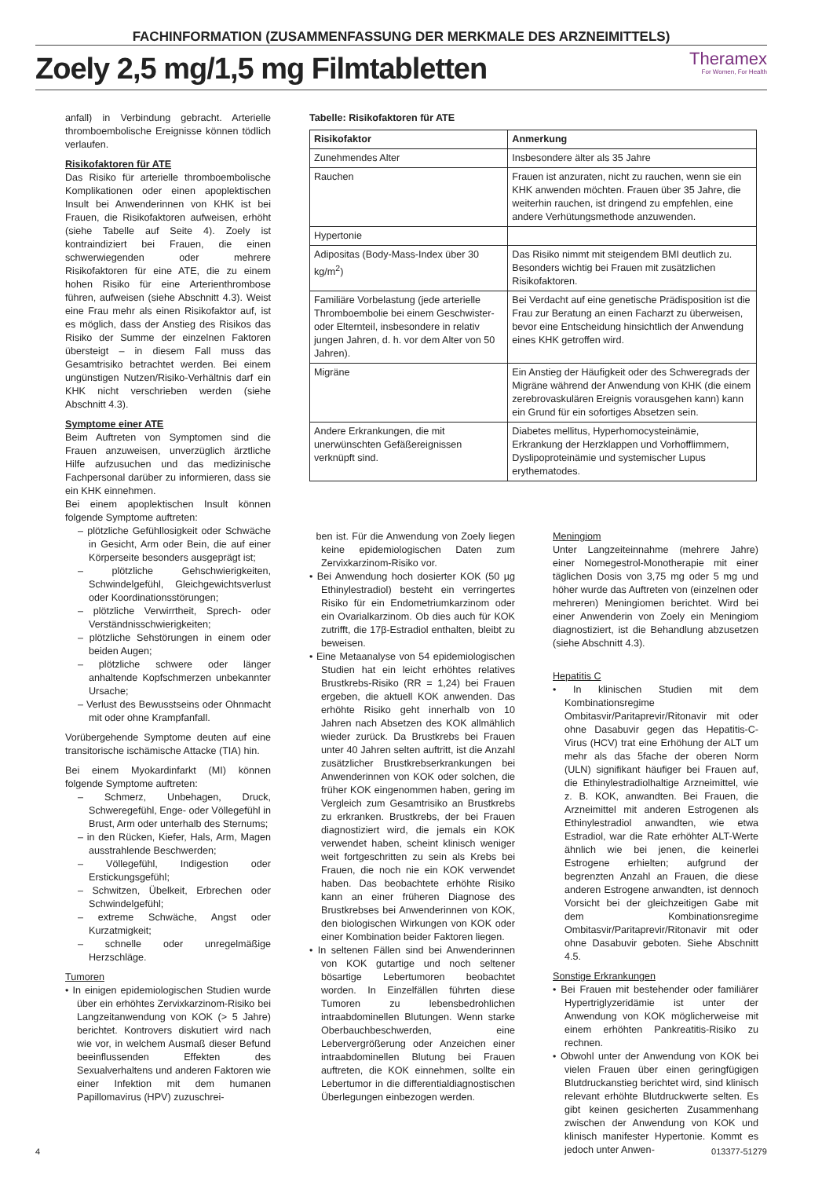FACHINFORMATION (ZUSAMMENFASSUNG DER MERKMALE DES ARZNEIMITTELS)
Zoely 2,5 mg/1,5 mg Filmtabletten
Theramex
For Women, For Health
anfall) in Verbindung gebracht. Arterielle thromboembolische Ereignisse können tödlich verlaufen.
Risikofaktoren für ATE
Das Risiko für arterielle thromboembolische Komplikationen oder einen apoplektischen Insult bei Anwenderinnen von KHK ist bei Frauen, die Risikofaktoren aufweisen, erhöht (siehe Tabelle auf Seite 4). Zoely ist kontraindiziert bei Frauen, die einen schwerwiegenden oder mehrere Risikofaktoren für eine ATE, die zu einem hohen Risiko für eine Arterienthrombose führen, aufweisen (siehe Abschnitt 4.3). Weist eine Frau mehr als einen Risikofaktor auf, ist es möglich, dass der Anstieg des Risikos das Risiko der Summe der einzelnen Faktoren übersteigt – in diesem Fall muss das Gesamtrisiko betrachtet werden. Bei einem ungünstigen Nutzen/Risiko-Verhältnis darf ein KHK nicht verschrieben werden (siehe Abschnitt 4.3).
Symptome einer ATE
Beim Auftreten von Symptomen sind die Frauen anzuweisen, unverzüglich ärztliche Hilfe aufzusuchen und das medizinische Fachpersonal darüber zu informieren, dass sie ein KHK einnehmen.
Bei einem apoplektischen Insult können folgende Symptome auftreten:
– plötzliche Gefühllosigkeit oder Schwäche in Gesicht, Arm oder Bein, die auf einer Körperseite besonders ausgeprägt ist;
– plötzliche Gehschwierigkeiten, Schwindelgefühl, Gleichgewichtsverlust oder Koordinationsstörungen;
– plötzliche Verwirrtheit, Sprech- oder Verständnisschwierigkeiten;
– plötzliche Sehstörungen in einem oder beiden Augen;
– plötzliche schwere oder länger anhaltende Kopfschmerzen unbekannter Ursache;
– Verlust des Bewusstseins oder Ohnmacht mit oder ohne Krampfanfall.
Vorübergehende Symptome deuten auf eine transitorische ischämische Attacke (TIA) hin.
Bei einem Myokardinfarkt (MI) können folgende Symptome auftreten:
– Schmerz, Unbehagen, Druck, Schweregefühl, Enge- oder Völlegefühl in Brust, Arm oder unterhalb des Sternums;
– in den Rücken, Kiefer, Hals, Arm, Magen ausstrahlende Beschwerden;
– Völlegefühl, Indigestion oder Erstickungsgefühl;
– Schwitzen, Übelkeit, Erbrechen oder Schwindelgefühl;
– extreme Schwäche, Angst oder Kurzatmigkeit;
– schnelle oder unregelmäßige Herzschläge.
Tumoren
• In einigen epidemiologischen Studien wurde über ein erhöhtes Zervixkarzinom-Risiko bei Langzeitanwendung von KOK (> 5 Jahre) berichtet. Kontrovers diskutiert wird nach wie vor, in welchem Ausmaß dieser Befund beeinflussenden Effekten des Sexualverhaltens und anderen Faktoren wie einer Infektion mit dem humanen Papillomavirus (HPV) zuzuschrei-
Tabelle: Risikofaktoren für ATE
| Risikofaktor | Anmerkung |
| --- | --- |
| Zunehmendes Alter | Insbesondere älter als 35 Jahre |
| Rauchen | Frauen ist anzuraten, nicht zu rauchen, wenn sie ein KHK anwenden möchten. Frauen über 35 Jahre, die weiterhin rauchen, ist dringend zu empfehlen, eine andere Verhütungsmethode anzuwenden. |
| Hypertonie | |
| Adipositas (Body-Mass-Index über 30 kg/m<sup>2</sup>) | Das Risiko nimmt mit steigendem BMI deutlich zu. Besonders wichtig bei Frauen mit zusätzlichen Risikofaktoren. |
| Familiäre Vorbelastung (jede arterielle Thromboembolie bei einem Geschwister- oder Elternteil, insbesondere in relativ jungen Jahren, d. h. vor dem Alter von 50 Jahren). | Bei Verdacht auf eine genetische Prädisposition ist die Frau zur Beratung an einen Facharzt zu überweisen, bevor eine Entscheidung hinsichtlich der Anwendung eines KHK getroffen wird. |
| Migräne | Ein Anstieg der Häufigkeit oder des Schweregrads der Migräne während der Anwendung von KHK (die einem zerebrovaskulären Ereignis vorausgehen kann) kann ein Grund für ein sofortiges Absetzen sein. |
| Andere Erkrankungen, die mit unerwünschten Gefäßereignissen verknüpft sind. | Diabetes mellitus, Hyperhomocysteinämie, Erkrankung der Herzklappen und Vorhofflimmern, Dyslipoproteinämie und systemischer Lupus erythematodes. |
ben ist. Für die Anwendung von Zoely liegen keine epidemiologischen Daten zum Zervixkarzinom-Risiko vor.
• Bei Anwendung hoch dosierter KOK (50 µg Ethinylestradiol) besteht ein verringertes Risiko für ein Endometriumkarzinom oder ein Ovarialkarzinom. Ob dies auch für KOK zutrifft, die 17β-Estradiol enthalten, bleibt zu beweisen.
• Eine Metaanalyse von 54 epidemiologischen Studien hat ein leicht erhöhtes relatives Brustkrebs-Risiko (RR = 1,24) bei Frauen ergeben, die aktuell KOK anwenden. Das erhöhte Risiko geht innerhalb von 10 Jahren nach Absetzen des KOK allmählich wieder zurück. Da Brustkrebs bei Frauen unter 40 Jahren selten auftritt, ist die Anzahl zusätzlicher Brustkrebserkrankungen bei Anwenderinnen von KOK oder solchen, die früher KOK eingenommen haben, gering im Vergleich zum Gesamtrisiko an Brustkrebs zu erkranken. Brustkrebs, der bei Frauen diagnostiziert wird, die jemals ein KOK verwendet haben, scheint klinisch weniger weit fortgeschritten zu sein als Krebs bei Frauen, die noch nie ein KOK verwendet haben. Das beobachtete erhöhte Risiko kann an einer früheren Diagnose des Brustkrebses bei Anwenderinnen von KOK, den biologischen Wirkungen von KOK oder einer Kombination beider Faktoren liegen.
• In seltenen Fällen sind bei Anwenderinnen von KOK gutartige und noch seltener bösartige Lebertumoren beobachtet worden. In Einzelfällen führten diese Tumoren zu lebensbedrohlichen intraabdominellen Blutungen. Wenn starke Oberbauchbeschwerden, eine Lebervergrößerung oder Anzeichen einer intraabdominellen Blutung bei Frauen auftreten, die KOK einnehmen, sollte ein Lebertumor in die differentialdiagnostischen Überlegungen einbezogen werden.
Meningiom
Unter Langzeiteinnahme (mehrere Jahre) einer Nomegestrol-Monotherapie mit einer täglichen Dosis von 3,75 mg oder 5 mg und höher wurde das Auftreten von (einzelnen oder mehreren) Meningiomen berichtet. Wird bei einer Anwenderin von Zoely ein Meningiom diagnostiziert, ist die Behandlung abzusetzen (siehe Abschnitt 4.3).
Hepatitis C
• In klinischen Studien mit dem Kombinationsregime Ombitasvir/Paritaprevir/Ritonavir mit oder ohne Dasabuvir gegen das Hepatitis-C-Virus (HCV) trat eine Erhöhung der ALT um mehr als das 5fache der oberen Norm (ULN) signifikant häufiger bei Frauen auf, die Ethinylestradiolhaltige Arzneimittel, wie z. B. KOK, anwandten. Bei Frauen, die Arzneimittel mit anderen Estrogenen als Ethinylestradiol anwandten, wie etwa Estradiol, war die Rate erhöhter ALT-Werte ähnlich wie bei jenen, die keinerlei Estrogene erhielten; aufgrund der begrenzten Anzahl an Frauen, die diese anderen Estrogene anwandten, ist dennoch Vorsicht bei der gleichzeitigen Gabe mit dem Kombinationsregime Ombitasvir/Paritaprevir/Ritonavir mit oder ohne Dasabuvir geboten. Siehe Abschnitt 4.5.
Sonstige Erkrankungen
• Bei Frauen mit bestehender oder familiärer Hypertriglyzeridämie ist unter der Anwendung von KOK möglicherweise mit einem erhöhten Pankreatitis-Risiko zu rechnen.
• Obwohl unter der Anwendung von KOK bei vielen Frauen über einen geringfügigen Blutdruckanstieg berichtet wird, sind klinisch relevant erhöhte Blutdruckwerte selten. Es gibt keinen gesicherten Zusammenhang zwischen der Anwendung von KOK und klinisch manifester Hypertonie. Kommt es jedoch unter Anwen-
4 013377-51279